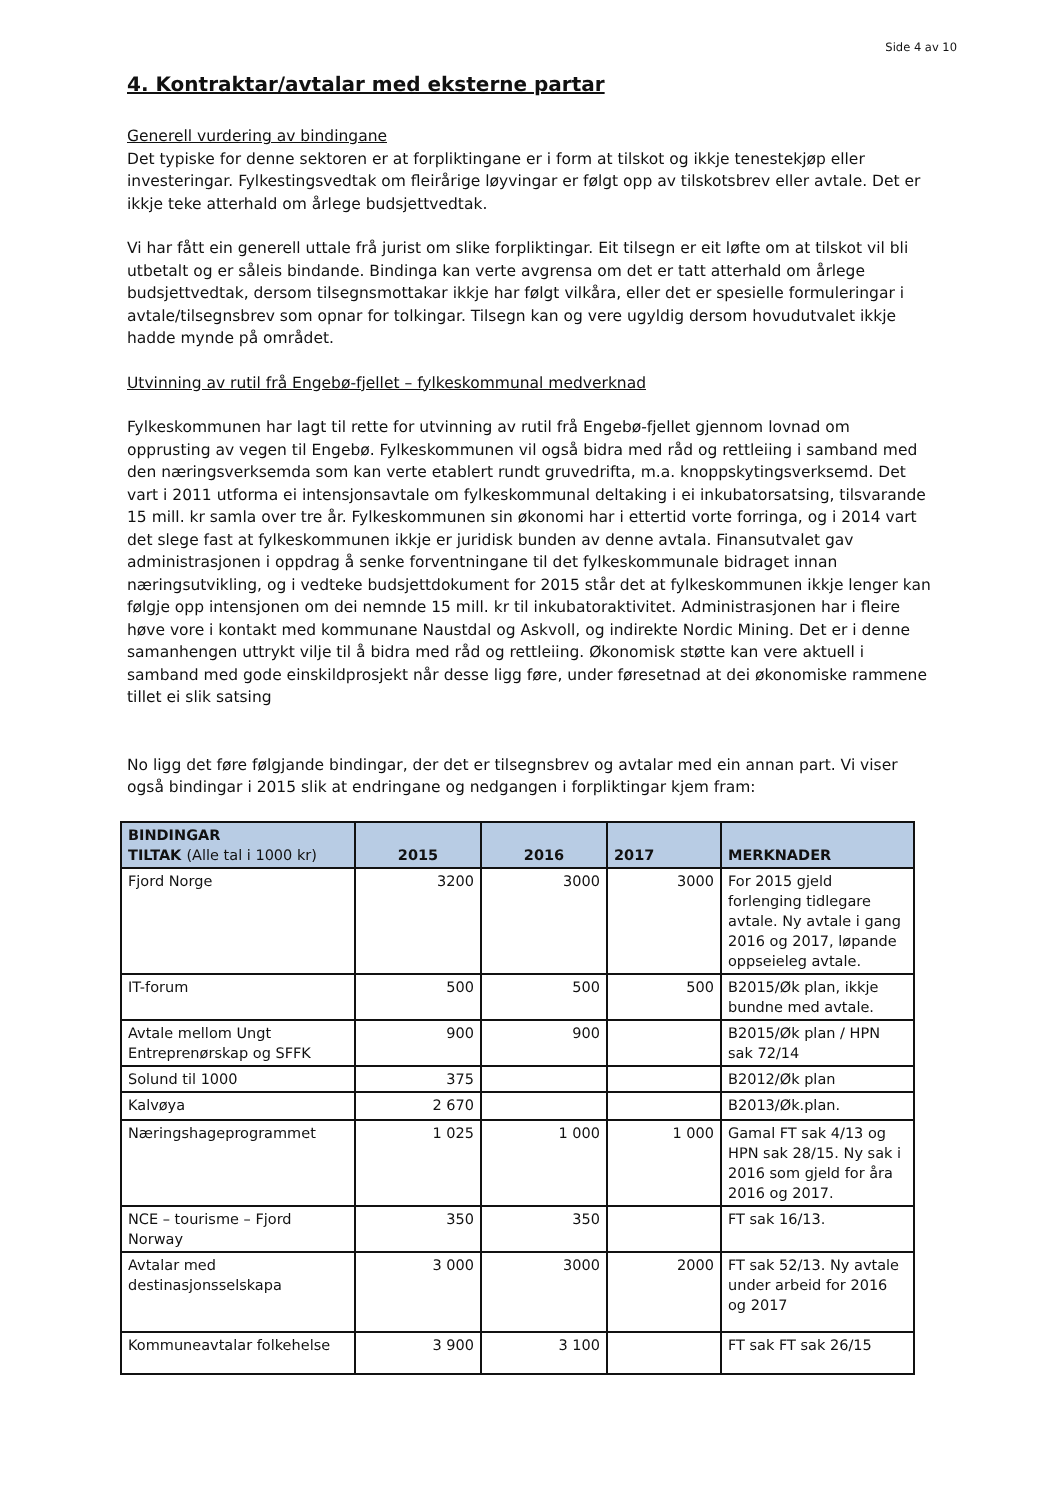Side 4 av 10
4. Kontraktar/avtalar med eksterne partar
Generell vurdering av bindingane
Det typiske for denne sektoren er at forpliktingane er i form at tilskot og ikkje tenestekjøp eller investeringar. Fylkestingsvedtak om fleirårige løyvingar er følgt opp av tilskotsbrev eller avtale. Det er ikkje teke atterhald om årlege budsjettvedtak.
Vi har fått ein generell uttale frå jurist om slike forpliktingar. Eit tilsegn er eit løfte om at tilskot vil bli utbetalt og er såleis bindande. Bindinga kan verte avgrensa om det er tatt atterhald om årlege budsjettvedtak, dersom tilsegnsmottakar ikkje har følgt vilkåra, eller det er spesielle formuleringar i avtale/tilsegnsbrev som opnar for tolkingar. Tilsegn kan og vere ugyldig dersom hovudutvalet ikkje hadde mynde på området.
Utvinning av rutil frå Engebø-fjellet – fylkeskommunal medverknad
Fylkeskommunen har lagt til rette for utvinning av rutil frå Engebø-fjellet gjennom lovnad om opprusting av vegen til Engebø. Fylkeskommunen vil også bidra med råd og rettleiing i samband med den næringsverksemda som kan verte etablert rundt gruvedrifta, m.a. knoppskytingsverksemd. Det vart i 2011 utforma ei intensjonsavtale om fylkeskommunal deltaking i ei inkubatorsatsing, tilsvarande 15 mill. kr samla over tre år. Fylkeskommunen sin økonomi har i ettertid vorte forringa, og i 2014 vart det slege fast at fylkeskommunen ikkje er juridisk bunden av denne avtala. Finansutvalet gav administrasjonen i oppdrag å senke forventningane til det fylkeskommunale bidraget innan næringsutvikling, og i vedteke budsjettdokument for 2015 står det at fylkeskommunen ikkje lenger kan følgje opp intensjonen om dei nemnde 15 mill. kr til inkubatoraktivitet. Administrasjonen har i fleire høve vore i kontakt med kommunane Naustdal og Askvoll, og indirekte Nordic Mining. Det er i denne samanhengen uttrykt vilje til å bidra med råd og rettleiing. Økonomisk støtte kan vere aktuell i samband med gode einskildprosjekt når desse ligg føre, under føresetnad at dei økonomiske rammene tillet ei slik satsing
No ligg det føre følgjande bindingar, der det er tilsegnsbrev og avtalar med ein annan part. Vi viser også bindingar i 2015 slik at endringane og nedgangen i forpliktingar kjem fram:
| BINDINGAR TILTAK (Alle tal i 1000 kr) | 2015 | 2016 | 2017 | MERKNADER |
| --- | --- | --- | --- | --- |
| Fjord Norge | 3200 | 3000 | 3000 | For 2015 gjeld forlenging tidlegare avtale. Ny avtale i gang 2016 og 2017, løpande oppseieleg avtale. |
| IT-forum | 500 | 500 | 500 | B2015/Øk plan, ikkje bundne med avtale. |
| Avtale mellom Ungt Entreprenørskap og SFFK | 900 | 900 | | B2015/Øk plan / HPN sak 72/14 |
| Solund til 1000 | 375 | | | B2012/Øk plan |
| Kalvøya | 2 670 | | | B2013/Øk.plan. |
| Næringshageprogrammet | 1 025 | 1 000 | 1 000 | Gamal FT sak 4/13 og HPN sak 28/15. Ny sak i 2016 som gjeld for åra 2016 og 2017. |
| NCE – tourisme – Fjord Norway | 350 | 350 | | FT sak 16/13. |
| Avtalar med destinasjonsselskapa | 3 000 | 3000 | 2000 | FT sak 52/13. Ny avtale under arbeid for 2016 og 2017 |
| Kommuneavtalar folkehelse | 3 900 | 3 100 | | FT sak FT sak 26/15 |